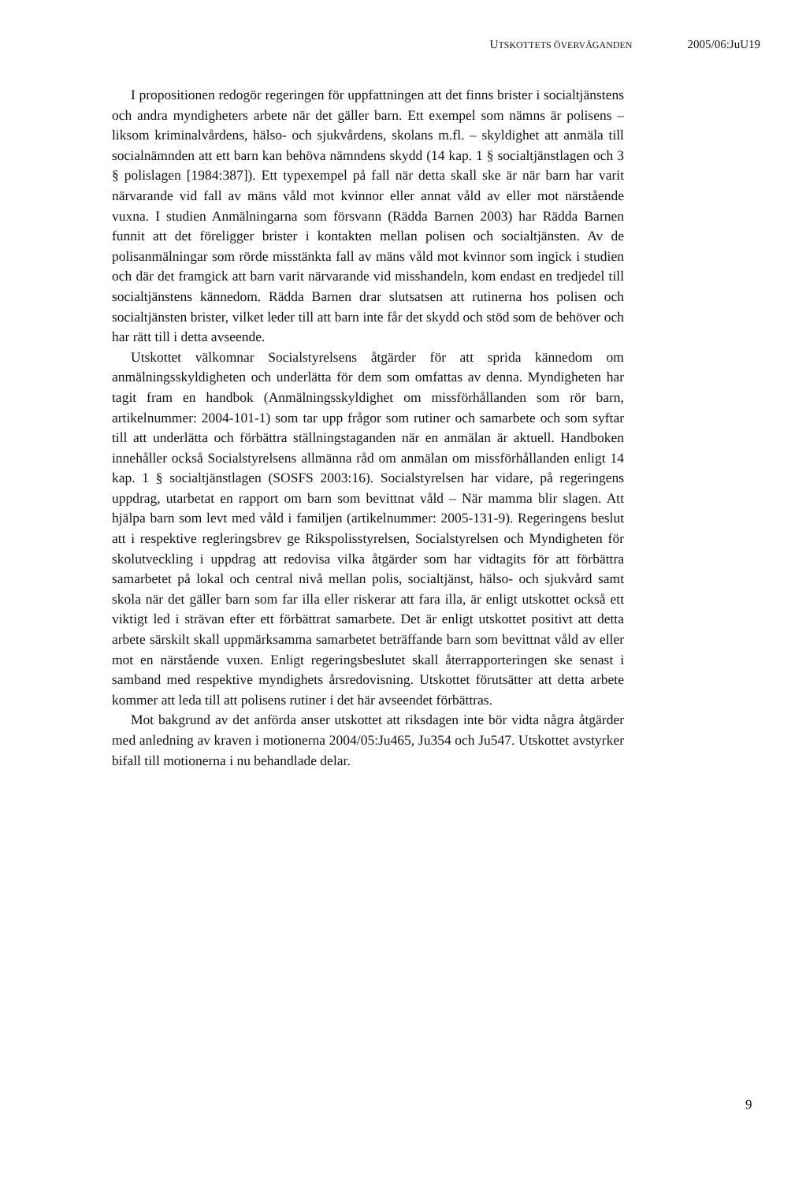U TSKOTTETS ÖVERVÄGANDEN 2005/06:JuU19
I propositionen redogör regeringen för uppfattningen att det finns brister i socialtjänstens och andra myndigheters arbete när det gäller barn. Ett exempel som nämns är polisens – liksom kriminalvårdens, hälso- och sjukvårdens, skolans m.fl. – skyldighet att anmäla till socialnämnden att ett barn kan behöva nämndens skydd (14 kap. 1 § socialtjänstlagen och 3 § polislagen [1984:387]). Ett typexempel på fall när detta skall ske är när barn har varit närvarande vid fall av mäns våld mot kvinnor eller annat våld av eller mot närstående vuxna. I studien Anmälningarna som försvann (Rädda Barnen 2003) har Rädda Barnen funnit att det föreligger brister i kontakten mellan polisen och socialtjänsten. Av de polisanmälningar som rörde misstänkta fall av mäns våld mot kvinnor som ingick i studien och där det framgick att barn varit närvarande vid misshandeln, kom endast en tredjedel till socialtjänstens kännedom. Rädda Barnen drar slutsatsen att rutinerna hos polisen och socialtjänsten brister, vilket leder till att barn inte får det skydd och stöd som de behöver och har rätt till i detta avseende.
Utskottet välkomnar Socialstyrelsens åtgärder för att sprida kännedom om anmälningsskyldigheten och underlätta för dem som omfattas av denna. Myndigheten har tagit fram en handbok (Anmälningsskyldighet om missförhållanden som rör barn, artikelnummer: 2004-101-1) som tar upp frågor som rutiner och samarbete och som syftar till att underlätta och förbättra ställningstaganden när en anmälan är aktuell. Handboken innehåller också Socialstyrelsens allmänna råd om anmälan om missförhållanden enligt 14 kap. 1 § socialtjänstlagen (SOSFS 2003:16). Socialstyrelsen har vidare, på regeringens uppdrag, utarbetat en rapport om barn som bevittnat våld – När mamma blir slagen. Att hjälpa barn som levt med våld i familjen (artikelnummer: 2005-131-9). Regeringens beslut att i respektive regleringsbrev ge Rikspolisstyrelsen, Socialstyrelsen och Myndigheten för skolutveckling i uppdrag att redovisa vilka åtgärder som har vidtagits för att förbättra samarbetet på lokal och central nivå mellan polis, socialtjänst, hälso- och sjukvård samt skola när det gäller barn som far illa eller riskerar att fara illa, är enligt utskottet också ett viktigt led i strävan efter ett förbättrat samarbete. Det är enligt utskottet positivt att detta arbete särskilt skall uppmärksamma samarbetet beträffande barn som bevittnat våld av eller mot en närstående vuxen. Enligt regeringsbeslutet skall återrapporteringen ske senast i samband med respektive myndighets årsredovisning. Utskottet förutsätter att detta arbete kommer att leda till att polisens rutiner i det här avseendet förbättras.
Mot bakgrund av det anförda anser utskottet att riksdagen inte bör vidta några åtgärder med anledning av kraven i motionerna 2004/05:Ju465, Ju354 och Ju547. Utskottet avstyrker bifall till motionerna i nu behandlade delar.
9